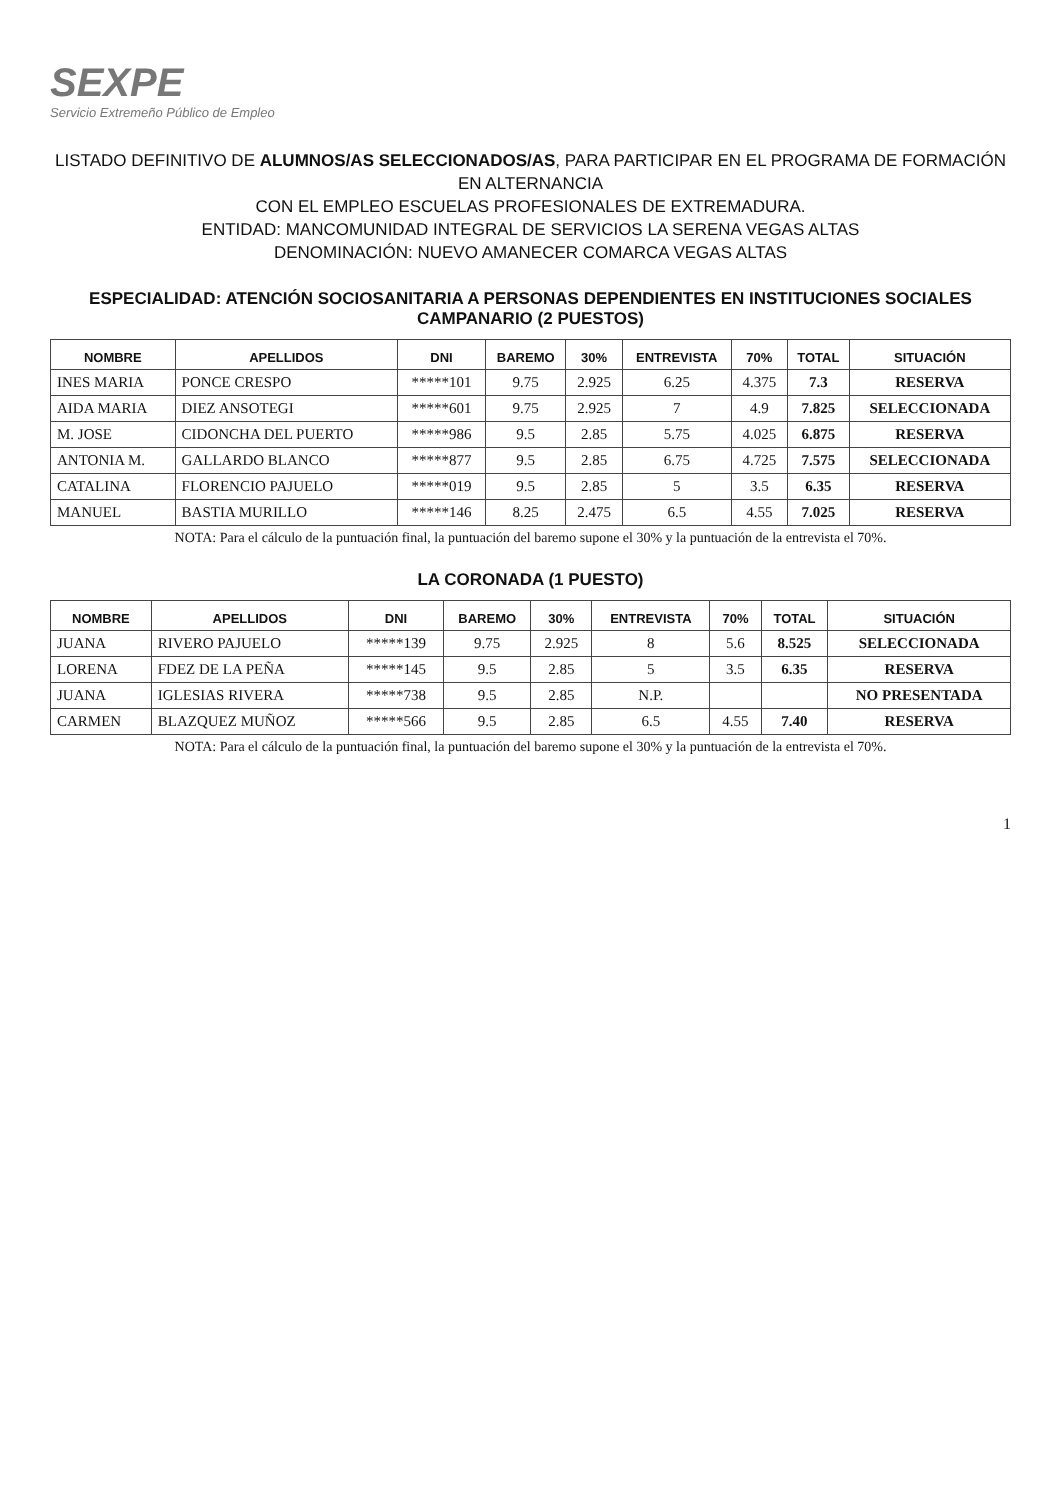SEXPE
Servicio Extremeño Público de Empleo
LISTADO DEFINITIVO DE ALUMNOS/AS SELECCIONADOS/AS, PARA PARTICIPAR EN EL PROGRAMA DE FORMACIÓN EN ALTERNANCIA
CON EL EMPLEO ESCUELAS PROFESIONALES DE EXTREMADURA.
ENTIDAD: MANCOMUNIDAD INTEGRAL DE SERVICIOS LA SERENA VEGAS ALTAS
DENOMINACIÓN: NUEVO AMANECER COMARCA VEGAS ALTAS
ESPECIALIDAD: ATENCIÓN SOCIOSANITARIA A PERSONAS DEPENDIENTES EN INSTITUCIONES SOCIALES
CAMPANARIO (2 PUESTOS)
| NOMBRE | APELLIDOS | DNI | BAREMO | 30% | ENTREVISTA | 70% | TOTAL | SITUACIÓN |
| --- | --- | --- | --- | --- | --- | --- | --- | --- |
| INES MARIA | PONCE CRESPO | *****101 | 9.75 | 2.925 | 6.25 | 4.375 | 7.3 | RESERVA |
| AIDA MARIA | DIEZ ANSOTEGI | *****601 | 9.75 | 2.925 | 7 | 4.9 | 7.825 | SELECCIONADA |
| M. JOSE | CIDONCHA DEL PUERTO | *****986 | 9.5 | 2.85 | 5.75 | 4.025 | 6.875 | RESERVA |
| ANTONIA M. | GALLARDO BLANCO | *****877 | 9.5 | 2.85 | 6.75 | 4.725 | 7.575 | SELECCIONADA |
| CATALINA | FLORENCIO PAJUELO | *****019 | 9.5 | 2.85 | 5 | 3.5 | 6.35 | RESERVA |
| MANUEL | BASTIA MURILLO | *****146 | 8.25 | 2.475 | 6.5 | 4.55 | 7.025 | RESERVA |
NOTA: Para el cálculo de la puntuación final, la puntuación del baremo supone el 30% y la puntuación de la entrevista el 70%.
LA CORONADA (1 PUESTO)
| NOMBRE | APELLIDOS | DNI | BAREMO | 30% | ENTREVISTA | 70% | TOTAL | SITUACIÓN |
| --- | --- | --- | --- | --- | --- | --- | --- | --- |
| JUANA | RIVERO PAJUELO | *****139 | 9.75 | 2.925 | 8 | 5.6 | 8.525 | SELECCIONADA |
| LORENA | FDEZ DE LA PEÑA | *****145 | 9.5 | 2.85 | 5 | 3.5 | 6.35 | RESERVA |
| JUANA | IGLESIAS RIVERA | *****738 | 9.5 | 2.85 | N.P. | | | NO PRESENTADA |
| CARMEN | BLAZQUEZ MUÑOZ | *****566 | 9.5 | 2.85 | 6.5 | 4.55 | 7.40 | RESERVA |
NOTA: Para el cálculo de la puntuación final, la puntuación del baremo supone el 30% y la puntuación de la entrevista el 70%.
1